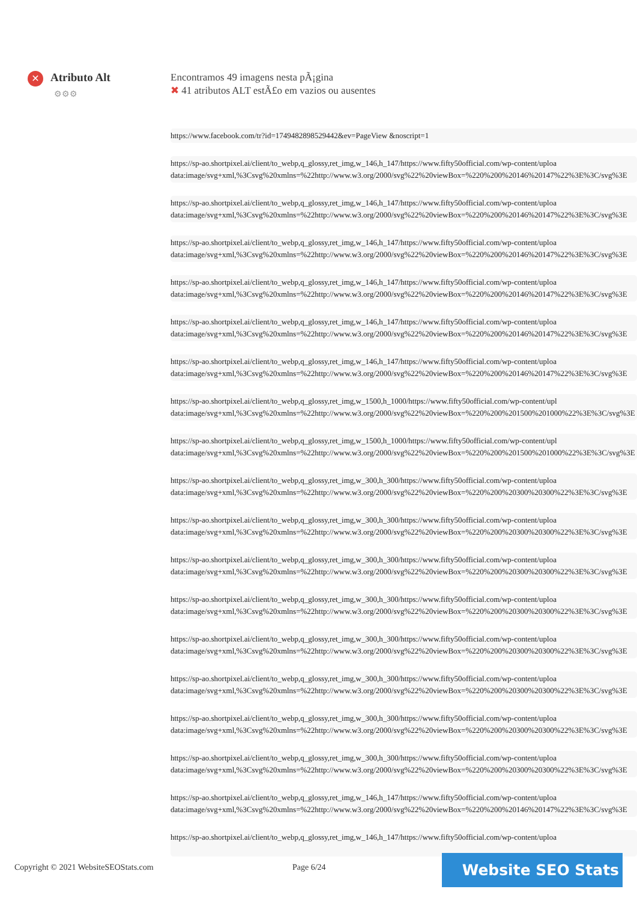✕ Atributo Alt
⚙⚙⚙
Encontramos 49 imagens nesta pÃ¡gina
✖ 41 atributos ALT estÃ£o em vazios ou ausentes
https://www.facebook.com/tr?id=1749482898529442&ev=PageView &noscript=1
https://sp-ao.shortpixel.ai/client/to_webp,q_glossy,ret_img,w_146,h_147/https://www.fifty50official.com/wp-content/uploa
data:image/svg+xml,%3Csvg%20xmlns=%22http://www.w3.org/2000/svg%22%20viewBox=%220%200%20146%20147%22%3E%3C/svg%3E
https://sp-ao.shortpixel.ai/client/to_webp,q_glossy,ret_img,w_146,h_147/https://www.fifty50official.com/wp-content/uploa
data:image/svg+xml,%3Csvg%20xmlns=%22http://www.w3.org/2000/svg%22%20viewBox=%220%200%20146%20147%22%3E%3C/svg%3E
https://sp-ao.shortpixel.ai/client/to_webp,q_glossy,ret_img,w_146,h_147/https://www.fifty50official.com/wp-content/uploa
data:image/svg+xml,%3Csvg%20xmlns=%22http://www.w3.org/2000/svg%22%20viewBox=%220%200%20146%20147%22%3E%3C/svg%3E
https://sp-ao.shortpixel.ai/client/to_webp,q_glossy,ret_img,w_146,h_147/https://www.fifty50official.com/wp-content/uploa
data:image/svg+xml,%3Csvg%20xmlns=%22http://www.w3.org/2000/svg%22%20viewBox=%220%200%20146%20147%22%3E%3C/svg%3E
https://sp-ao.shortpixel.ai/client/to_webp,q_glossy,ret_img,w_146,h_147/https://www.fifty50official.com/wp-content/uploa
data:image/svg+xml,%3Csvg%20xmlns=%22http://www.w3.org/2000/svg%22%20viewBox=%220%200%20146%20147%22%3E%3C/svg%3E
https://sp-ao.shortpixel.ai/client/to_webp,q_glossy,ret_img,w_146,h_147/https://www.fifty50official.com/wp-content/uploa
data:image/svg+xml,%3Csvg%20xmlns=%22http://www.w3.org/2000/svg%22%20viewBox=%220%200%20146%20147%22%3E%3C/svg%3E
https://sp-ao.shortpixel.ai/client/to_webp,q_glossy,ret_img,w_1500,h_1000/https://www.fifty50official.com/wp-content/upl
data:image/svg+xml,%3Csvg%20xmlns=%22http://www.w3.org/2000/svg%22%20viewBox=%220%200%201500%201000%22%3E%3C/svg%3E
https://sp-ao.shortpixel.ai/client/to_webp,q_glossy,ret_img,w_1500,h_1000/https://www.fifty50official.com/wp-content/upl
data:image/svg+xml,%3Csvg%20xmlns=%22http://www.w3.org/2000/svg%22%20viewBox=%220%200%201500%201000%22%3E%3C/svg%3E
https://sp-ao.shortpixel.ai/client/to_webp,q_glossy,ret_img,w_300,h_300/https://www.fifty50official.com/wp-content/uploa
data:image/svg+xml,%3Csvg%20xmlns=%22http://www.w3.org/2000/svg%22%20viewBox=%220%200%20300%20300%22%3E%3C/svg%3E
https://sp-ao.shortpixel.ai/client/to_webp,q_glossy,ret_img,w_300,h_300/https://www.fifty50official.com/wp-content/uploa
data:image/svg+xml,%3Csvg%20xmlns=%22http://www.w3.org/2000/svg%22%20viewBox=%220%200%20300%20300%22%3E%3C/svg%3E
https://sp-ao.shortpixel.ai/client/to_webp,q_glossy,ret_img,w_300,h_300/https://www.fifty50official.com/wp-content/uploa
data:image/svg+xml,%3Csvg%20xmlns=%22http://www.w3.org/2000/svg%22%20viewBox=%220%200%20300%20300%22%3E%3C/svg%3E
https://sp-ao.shortpixel.ai/client/to_webp,q_glossy,ret_img,w_300,h_300/https://www.fifty50official.com/wp-content/uploa
data:image/svg+xml,%3Csvg%20xmlns=%22http://www.w3.org/2000/svg%22%20viewBox=%220%200%20300%20300%22%3E%3C/svg%3E
https://sp-ao.shortpixel.ai/client/to_webp,q_glossy,ret_img,w_300,h_300/https://www.fifty50official.com/wp-content/uploa
data:image/svg+xml,%3Csvg%20xmlns=%22http://www.w3.org/2000/svg%22%20viewBox=%220%200%20300%20300%22%3E%3C/svg%3E
https://sp-ao.shortpixel.ai/client/to_webp,q_glossy,ret_img,w_300,h_300/https://www.fifty50official.com/wp-content/uploa
data:image/svg+xml,%3Csvg%20xmlns=%22http://www.w3.org/2000/svg%22%20viewBox=%220%200%20300%20300%22%3E%3C/svg%3E
https://sp-ao.shortpixel.ai/client/to_webp,q_glossy,ret_img,w_300,h_300/https://www.fifty50official.com/wp-content/uploa
data:image/svg+xml,%3Csvg%20xmlns=%22http://www.w3.org/2000/svg%22%20viewBox=%220%200%20300%20300%22%3E%3C/svg%3E
https://sp-ao.shortpixel.ai/client/to_webp,q_glossy,ret_img,w_300,h_300/https://www.fifty50official.com/wp-content/uploa
data:image/svg+xml,%3Csvg%20xmlns=%22http://www.w3.org/2000/svg%22%20viewBox=%220%200%20300%20300%22%3E%3C/svg%3E
https://sp-ao.shortpixel.ai/client/to_webp,q_glossy,ret_img,w_146,h_147/https://www.fifty50official.com/wp-content/uploa
data:image/svg+xml,%3Csvg%20xmlns=%22http://www.w3.org/2000/svg%22%20viewBox=%220%200%20146%20147%22%3E%3C/svg%3E
https://sp-ao.shortpixel.ai/client/to_webp,q_glossy,ret_img,w_146,h_147/https://www.fifty50official.com/wp-content/uploa
Copyright © 2021 WebsiteSEOStats.com
Page 6/24 Website SEO Stats